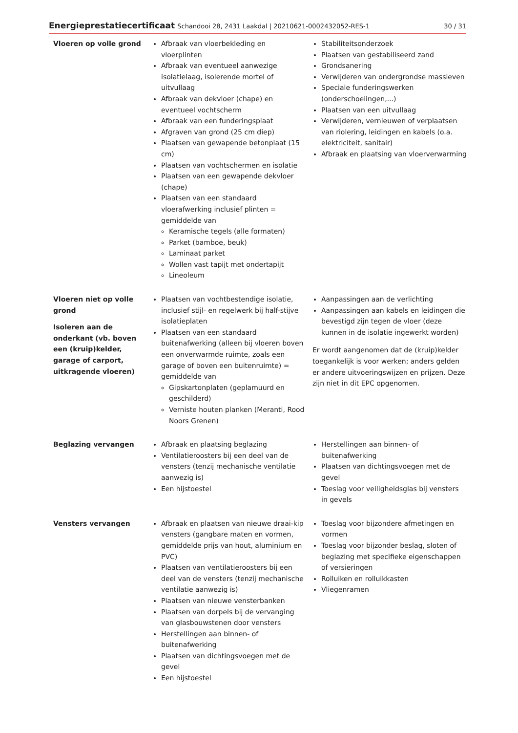Energieprestatiecertificaat Schandooi 28, 2431 Laakdal | 20210621-0002432052-RES-1
30 / 31
| Vloeren op volle grond | Afbraak van vloerbekleding en vloerplinten Afbraak van eventueel aanwezige isolatielaag, isolerende mortel of uitvullaag Afbraak van dekvloer (chape) en eventueel vochtscherm Afbraak van een funderingsplaat Afgraven van grond (25 cm diep) Plaatsen van gewapende betonplaat (15 cm) Plaatsen van vochtschermen en isolatie Plaatsen van een gewapende dekvloer (chape) Plaatsen van een standaard vloerafwerking inclusief plinten = gemiddelde van Keramische tegels (alle formaten) Parket (bamboe, beuk) Laminaat parket Wollen vast tapijt met ondertapijt Lineoleum | Stabiliteitsonderzoek Plaatsen van gestabiliseerd zand Grondsanering Verwijderen van ondergrondse massieven Speciale funderingswerken (onderschoeiingen,...) Plaatsen van een uitvullaag Verwijderen, vernieuwen of verplaatsen van riolering, leidingen en kabels (o.a. elektriciteit, sanitair) Afbraak en plaatsing van vloerverwarming |
| Vloeren niet op volle grond Isoleren aan de onderkant (vb. boven een (kruip)kelder, garage of carport, uitkragende vloeren) | Plaatsen van vochtbestendige isolatie, inclusief stijl- en regelwerk bij half-stijve isolatieplaten Plaatsen van een standaard buitenafwerking (alleen bij vloeren boven een onverwarmde ruimte, zoals een garage of boven een buitenruimte) = gemiddelde van Gipskartonplaten (geplamuurd en geschilderd) Verniste houten planken (Meranti, Rood Noors Grenen) | Aanpassingen aan de verlichting Aanpassingen aan kabels en leidingen die bevestigd zijn tegen de vloer (deze kunnen in de isolatie ingewerkt worden) Er wordt aangenomen dat de (kruip)kelder toegankelijk is voor werken; anders gelden er andere uitvoeringswijzen en prijzen. Deze zijn niet in dit EPC opgenomen. |
| Beglazing vervangen | Afbraak en plaatsing beglazing Ventilatieroosters bij een deel van de vensters (tenzij mechanische ventilatie aanwezig is) Een hijstoestel | Herstellingen aan binnen- of buitenafwerking Plaatsen van dichtingsvoegen met de gevel Toeslag voor veiligheidsglas bij vensters in gevels |
| Vensters vervangen | Afbraak en plaatsen van nieuwe draai-kip vensters (gangbare maten en vormen, gemiddelde prijs van hout, aluminium en PVC) Plaatsen van ventilatieroosters bij een deel van de vensters (tenzij mechanische ventilatie aanwezig is) Plaatsen van nieuwe vensterbanken Plaatsen van dorpels bij de vervanging van glasbouwstenen door vensters Herstellingen aan binnen- of buitenafwerking Plaatsen van dichtingsvoegen met de gevel Een hijstoestel | Toeslag voor bijzondere afmetingen en vormen Toeslag voor bijzonder beslag, sloten of beglazing met specifieke eigenschappen of versieringen Rolluiken en rolluikkasten Vliegenramen |